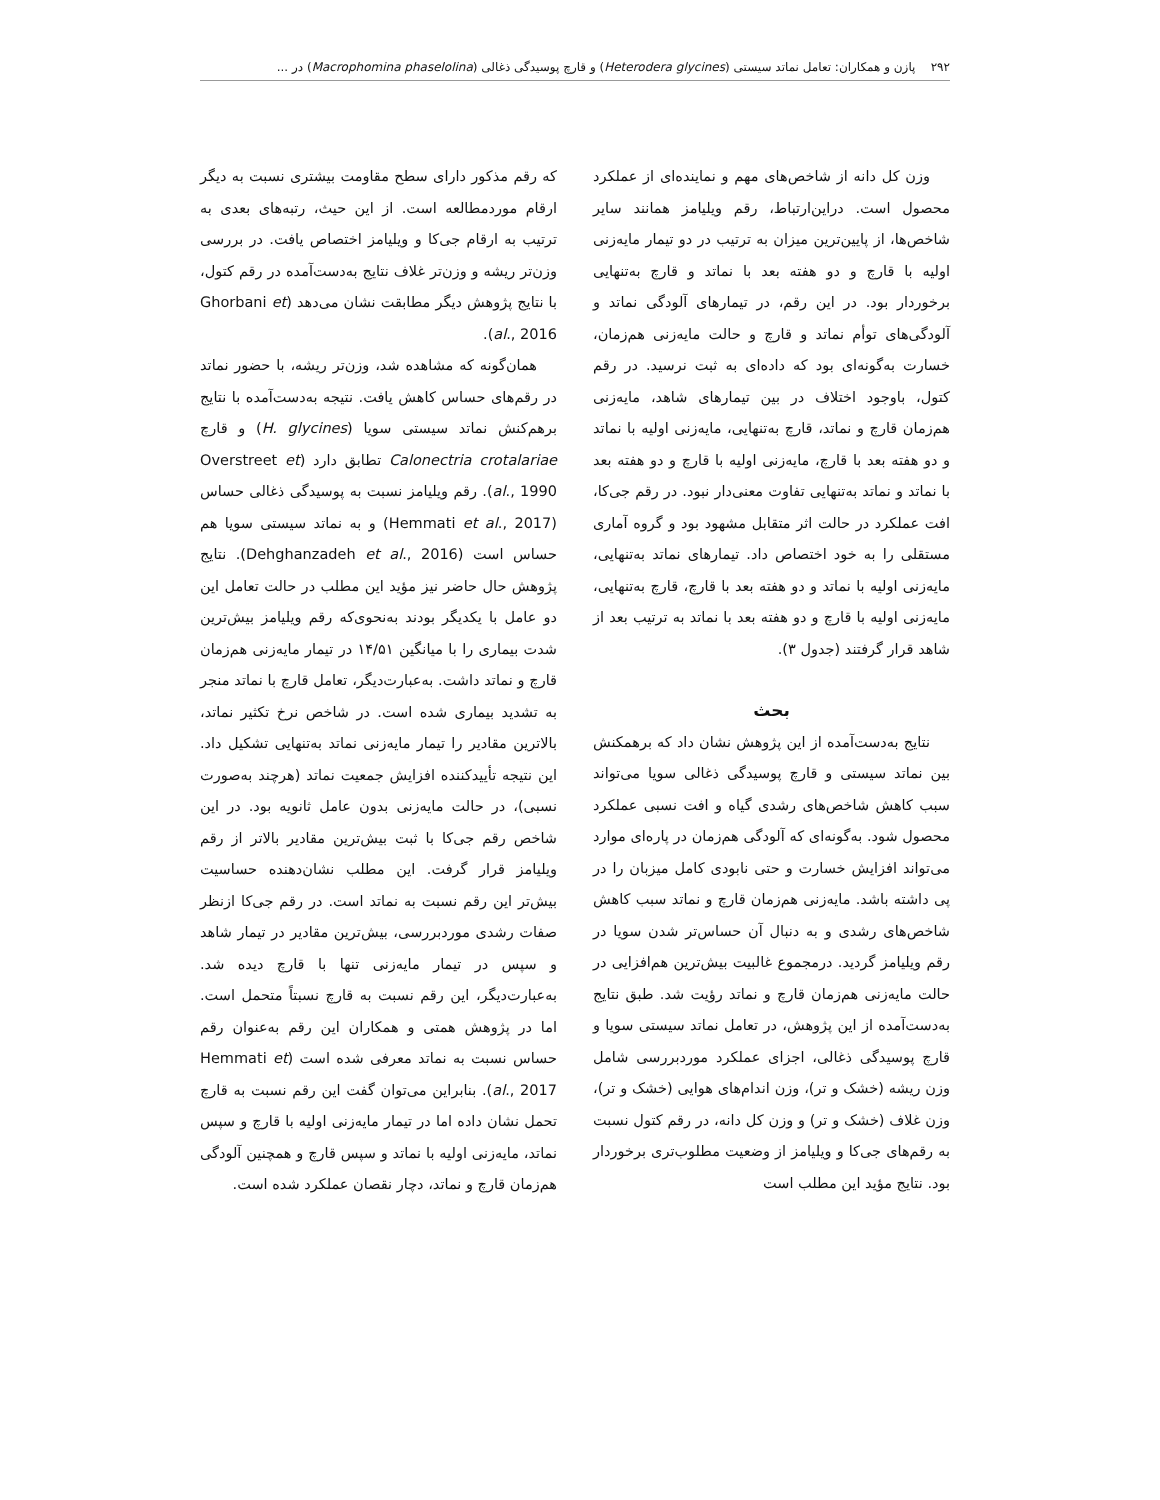۲۹۲ پازن و همکاران: تعامل نماتد سیستی (Heterodera glycines) و قارچ پوسیدگی ذغالی (Macrophomina phaselolina) در ...
وزن کل دانه از شاخص‌های مهم و نماینده‌ای از عملکرد محصول است. دراین‌ارتباط، رقم ویلیامز همانند سایر شاخص‌ها، از پایین‌ترین میزان به ترتیب در دو تیمار مایه‌زنی اولیه با قارچ و دو هفته بعد با نماتد و قارچ به‌تنهایی برخوردار بود. در این رقم، در تیمارهای آلودگی نماتد و آلودگی‌های توأم نماتد و قارچ و حالت مایه‌زنی هم‌زمان، خسارت به‌گونه‌ای بود که داده‌ای به ثبت نرسید. در رقم کتول، باوجود اختلاف در بین تیمارهای شاهد، مایه‌زنی هم‌زمان قارچ و نماتد، قارچ به‌تنهایی، مایه‌زنی اولیه با نماتد و دو هفته بعد با قارچ، مایه‌زنی اولیه با قارچ و دو هفته بعد با نماتد و نماتد به‌تنهایی تفاوت معنی‌دار نبود. در رقم جی‌کا، افت عملکرد در حالت اثر متقابل مشهود بود و گروه آماری مستقلی را به خود اختصاص داد. تیمارهای نماتد به‌تنهایی، مایه‌زنی اولیه با نماتد و دو هفته بعد با قارچ، قارچ به‌تنهایی، مایه‌زنی اولیه با قارچ و دو هفته بعد با نماتد به ترتیب بعد از شاهد قرار گرفتند (جدول ۳).
بحث
نتایج به‌دست‌آمده از این پژوهش نشان داد که برهمکنش بین نماتد سیستی و قارچ پوسیدگی ذغالی سویا می‌تواند سبب کاهش شاخص‌های رشدی گیاه و افت نسبی عملکرد محصول شود. به‌گونه‌ای که آلودگی هم‌زمان در پاره‌ای موارد می‌تواند افزایش خسارت و حتی نابودی کامل میزبان را در پی داشته باشد. مایه‌زنی هم‌زمان قارچ و نماتد سبب کاهش شاخص‌های رشدی و به دنبال آن حساس‌تر شدن سویا در رقم ویلیامز گردید. درمجموع غالبیت بیش‌ترین هم‌افزایی در حالت مایه‌زنی هم‌زمان قارچ و نماتد رؤیت شد. طبق نتایج به‌دست‌آمده از این پژوهش، در تعامل نماتد سیستی سویا و قارچ پوسیدگی ذغالی، اجزای عملکرد موردبررسی شامل وزن ریشه (خشک و تر)، وزن اندام‌های هوایی (خشک و تر)، وزن غلاف (خشک و تر) و وزن کل دانه، در رقم کتول نسبت به رقم‌های جی‌کا و ویلیامز از وضعیت مطلوب‌تری برخوردار بود. نتایج مؤید این مطلب است
که رقم مذکور دارای سطح مقاومت بیشتری نسبت به دیگر ارقام موردمطالعه است. از این حیث، رتبه‌های بعدی به ترتیب به ارقام جی‌کا و ویلیامز اختصاص یافت. در بررسی وزن‌تر ریشه و وزن‌تر غلاف نتایج به‌دست‌آمده در رقم کتول، با نتایج پژوهش دیگر مطابقت نشان می‌دهد (Ghorbani et al., 2016).
همان‌گونه که مشاهده شد، وزن‌تر ریشه، با حضور نماتد در رقم‌های حساس کاهش یافت. نتیجه به‌دست‌آمده با نتایج برهم‌کنش نماتد سیستی سویا (H. glycines) و قارچ Calonectria crotalariae تطابق دارد (Overstreet et al., 1990). رقم ویلیامز نسبت به پوسیدگی ذغالی حساس (Hemmati et al., 2017) و به نماتد سیستی سویا هم حساس است (Dehghanzadeh et al., 2016). نتایج پژوهش حال حاضر نیز مؤید این مطلب در حالت تعامل این دو عامل با یکدیگر بودند به‌نحوی‌که رقم ویلیامز بیش‌ترین شدت بیماری را با میانگین ۱۴/۵۱ در تیمار مایه‌زنی هم‌زمان قارچ و نماتد داشت. به‌عبارت‌دیگر، تعامل قارچ با نماتد منجر به تشدید بیماری شده است. در شاخص نرخ تکثیر نماتد، بالاترین مقادیر را تیمار مایه‌زنی نماتد به‌تنهایی تشکیل داد. این نتیجه تأییدکننده افزایش جمعیت نماتد (هرچند به‌صورت نسبی)، در حالت مایه‌زنی بدون عامل ثانویه بود. در این شاخص رقم جی‌کا با ثبت بیش‌ترین مقادیر بالاتر از رقم ویلیامز قرار گرفت. این مطلب نشان‌دهنده حساسیت بیش‌تر این رقم نسبت به نماتد است. در رقم جی‌کا ازنظر صفات رشدی موردبررسی، بیش‌ترین مقادیر در تیمار شاهد و سپس در تیمار مایه‌زنی تنها با قارچ دیده شد. به‌عبارت‌دیگر، این رقم نسبت به قارچ نسبتاً متحمل است. اما در پژوهش همتی و همکاران این رقم به‌عنوان رقم حساس نسبت به نماتد معرفی شده است (Hemmati et al., 2017). بنابراین می‌توان گفت این رقم نسبت به قارچ تحمل نشان داده اما در تیمار مایه‌زنی اولیه با قارچ و سپس نماتد، مایه‌زنی اولیه با نماتد و سپس قارچ و همچنین آلودگی هم‌زمان قارچ و نماتد، دچار نقصان عملکرد شده است.